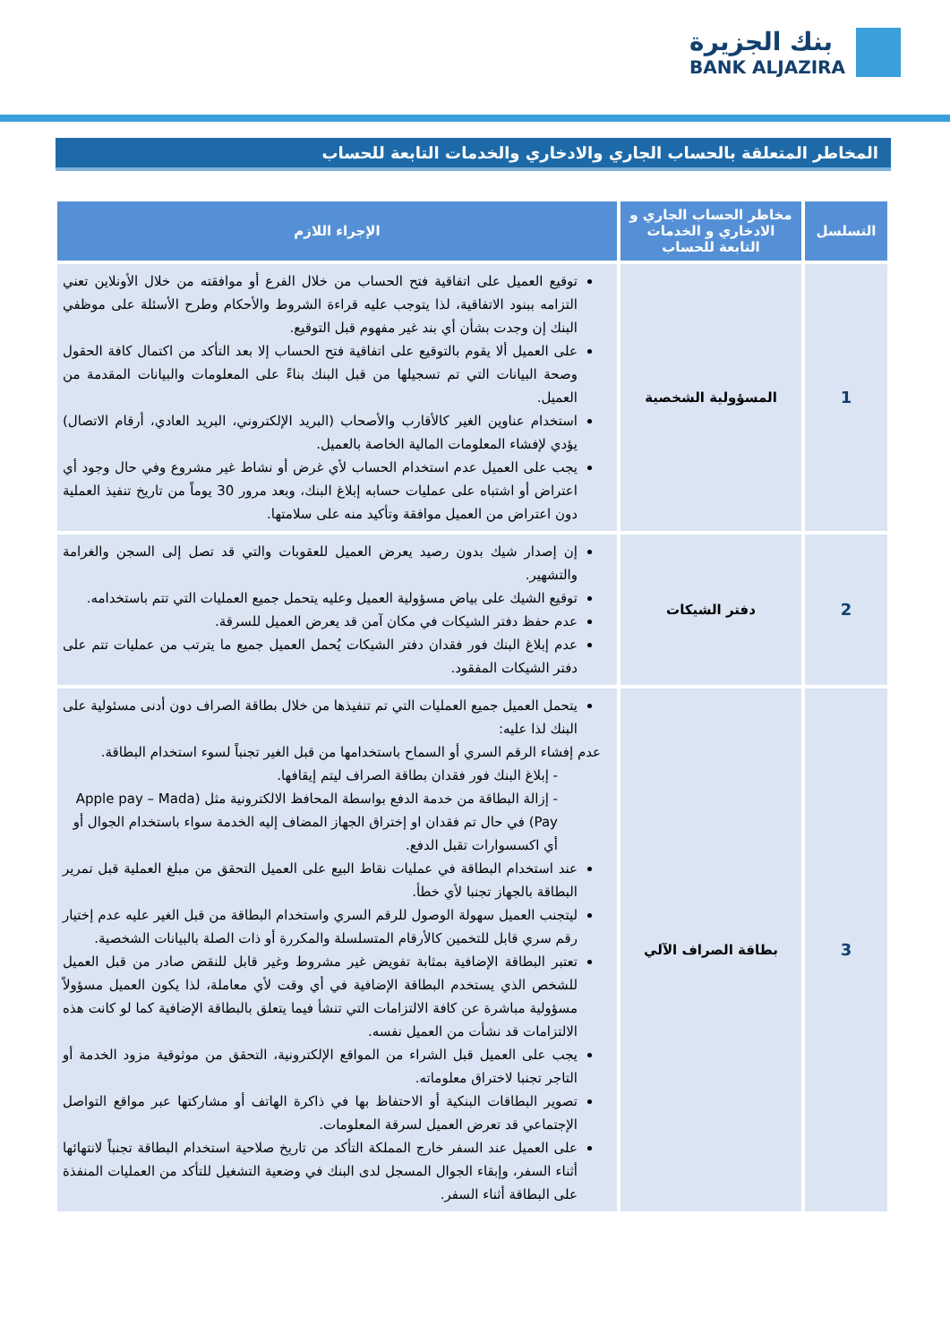بنك الجزيرة
BANK ALJAZIRA
المخاطر المتعلقة بالحساب الجاري والادخاري والخدمات التابعة للحساب
| التسلسل | مخاطر الحساب الجاري و الادخاري و الخدمات التابعة للحساب | الإجراء اللازم |
| --- | --- | --- |
| 1 | المسؤولية الشخصية | توقيع العميل على اتفاقية فتح الحساب من خلال الفرع أو موافقته من خلال الأونلاين تعني التزامه ببنود الاتفاقية، لذا يتوجب عليه قراءة الشروط والأحكام وطرح الأسئلة على موظفي البنك إن وجدت بشأن أي بند غير مفهوم قبل التوقيع. على العميل ألا يقوم بالتوقيع على اتفاقية فتح الحساب إلا بعد التأكد من اكتمال كافة الحقول وصحة البيانات التي تم تسجيلها من قبل البنك بناءً على المعلومات والبيانات المقدمة من العميل. استخدام عناوين الغير كالأقارب والأصحاب (البريد الإلكتروني، البريد العادي، أرقام الاتصال) يؤدي لإفشاء المعلومات المالية الخاصة بالعميل. يجب على العميل عدم استخدام الحساب لأي غرض أو نشاط غير مشروع وفي حال وجود أي اعتراض أو اشتباه على عمليات حسابه إبلاغ البنك، وبعد مرور 30 يوماً من تاريخ تنفيذ العملية دون اعتراض من العميل موافقة وتأكيد منه على سلامتها. |
| 2 | دفتر الشيكات | إن إصدار شيك بدون رصيد يعرض العميل للعقوبات والتي قد تصل إلى السجن والغرامة والتشهير. توقيع الشيك على بياض مسؤولية العميل وعليه يتحمل جميع العمليات التي تتم باستخدامه. عدم حفظ دفتر الشيكات في مكان آمن قد يعرض العميل للسرقة. عدم إبلاغ البنك فور فقدان دفتر الشيكات يُحمل العميل جميع ما يترتب من عمليات تتم على دفتر الشيكات المفقود. |
| 3 | بطاقة الصراف الآلي | يتحمل العميل جميع العمليات التي تم تنفيذها من خلال بطاقة الصراف دون أدنى مسئولية على البنك لذا عليه: عدم إفشاء الرقم السري أو السماح باستخدامها من قبل الغير تجنباً لسوء استخدام البطاقة. - إبلاغ البنك فور فقدان بطاقة الصراف ليتم إيقافها. - إزالة البطاقة من خدمة الدفع بواسطة المحافظ الالكترونية مثل (Apple pay – Mada Pay) في حال تم فقدان او إختراق الجهاز المضاف إليه الخدمة سواء باستخدام الجوال أو أي اكسسوارات تقبل الدفع. عند استخدام البطاقة في عمليات نقاط البيع على العميل التحقق من مبلغ العملية قبل تمرير البطاقة بالجهاز تجنبا لأي خطأ. ليتجنب العميل سهولة الوصول للرقم السري واستخدام البطاقة من قبل الغير عليه عدم إختيار رقم سري قابل للتخمين كالأرقام المتسلسلة والمكررة أو ذات الصلة بالبيانات الشخصية. تعتبر البطاقة الإضافية بمثابة تفويض غير مشروط وغير قابل للنقض صادر من قبل العميل للشخص الذي يستخدم البطاقة الإضافية في أي وقت لأي معاملة، لذا يكون العميل مسؤولاً مسؤولية مباشرة عن كافة الالتزامات التي تنشأ فيما يتعلق بالبطاقة الإضافية كما لو كانت هذه الالتزامات قد نشأت من العميل نفسه. يجب على العميل قبل الشراء من المواقع الإلكترونية، التحقق من موثوقية مزود الخدمة أو التاجر تجنبا لاختراق معلوماته. تصوير البطاقات البنكية أو الاحتفاظ بها في ذاكرة الهاتف أو مشاركتها عبر مواقع التواصل الإجتماعي قد تعرض العميل لسرقة المعلومات. على العميل عند السفر خارج المملكة التأكد من تاريخ صلاحية استخدام البطاقة تجنباً لانتهائها أثناء السفر، وإبقاء الجوال المسجل لدى البنك في وضعية التشغيل للتأكد من العمليات المنفذة على البطاقة أثناء السفر. |